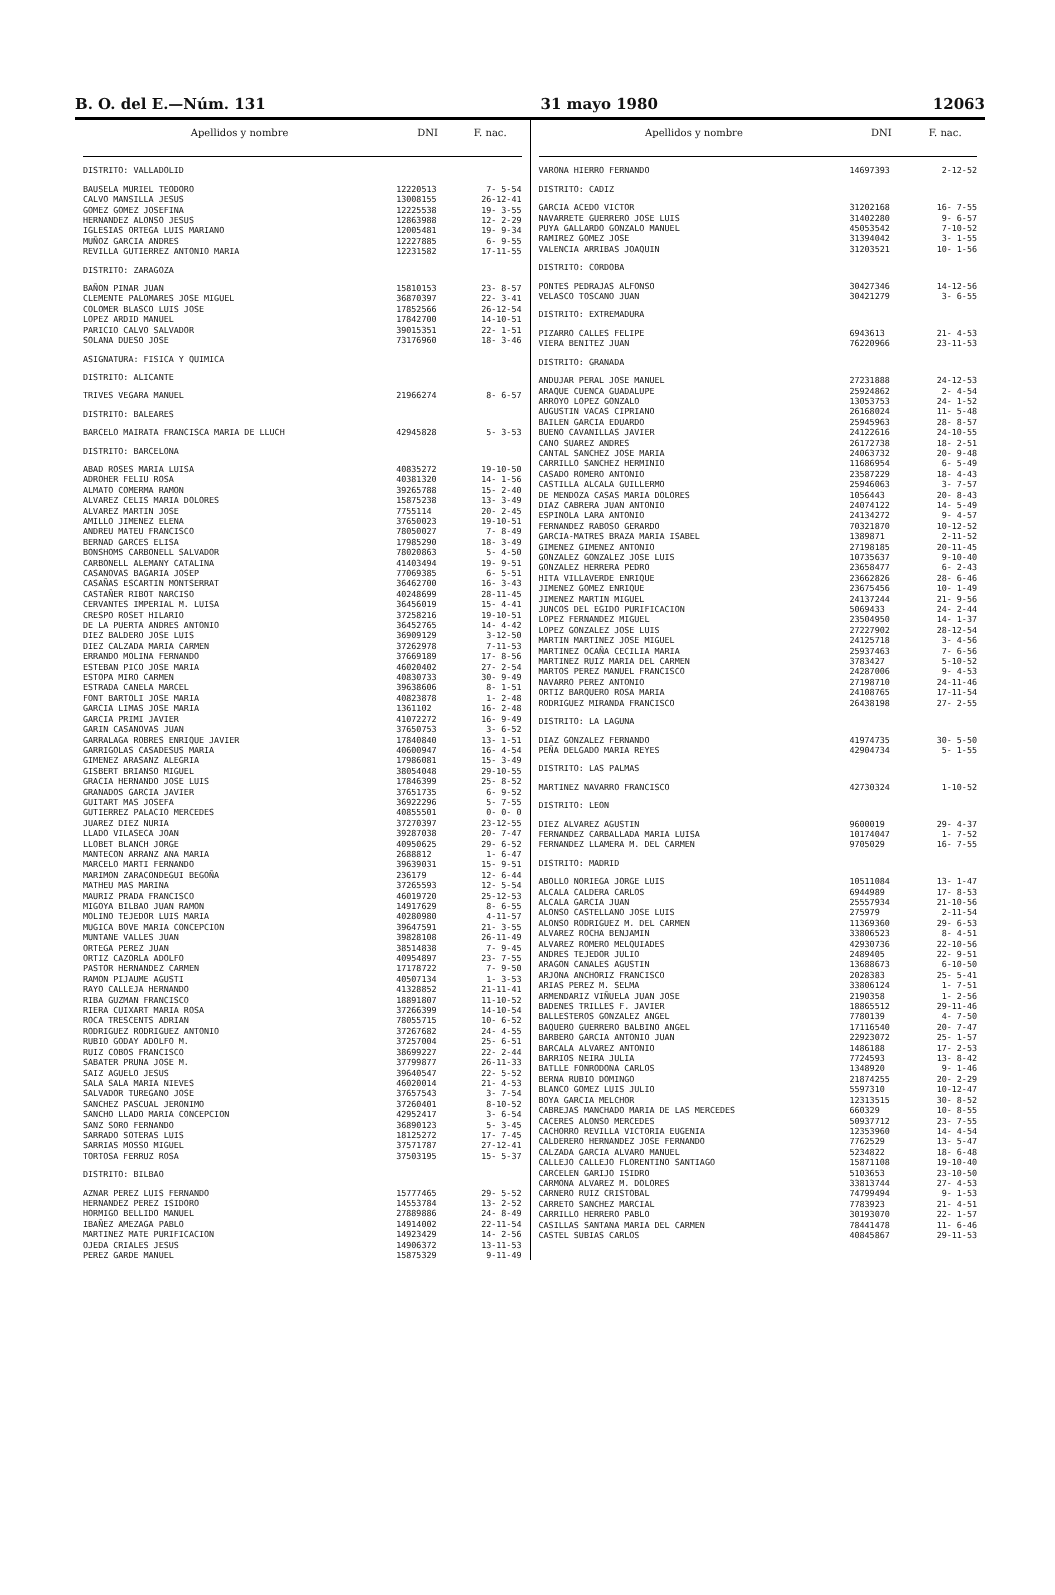B. O. del E.—Núm. 131 31 mayo 1980 12063
| Apellidos y nombre | DNI | F. nac. |
| --- | --- | --- |
| DISTRITO: VALLADOLID | | |
| BAUSELA MURIEL TEODORO | 12220513 | 7- 5-54 |
| CALVO MANSILLA JESUS | 13008155 | 26-12-41 |
| GOMEZ GOMEZ JOSEFINA | 12225538 | 19- 3-55 |
| HERNANDEZ ALONSO JESUS | 12863988 | 12- 2-29 |
| IGLESIAS ORTEGA LUIS MARIANO | 12005481 | 19- 9-34 |
| MUÑOZ GARCIA ANDRES | 12227885 | 6- 9-55 |
| REVILLA GUTIERREZ ANTONIO MARIA | 12231582 | 17-11-55 |
| DISTRITO: ZARAGOZA | | |
| BAÑON PINAR JUAN | 15810153 | 23- 8-57 |
| CLEMENTE PALOMARES JOSE MIGUEL | 36870397 | 22- 3-41 |
| COLOMER BLASCO LUIS JOSE | 17852566 | 26-12-54 |
| LOPEZ ARDID MANUEL | 17842700 | 14-10-51 |
| PARICIO CALVO SALVADOR | 39015351 | 22- 1-51 |
| SOLANA DUESO JOSE | 73176960 | 18- 3-46 |
| ASIGNATURA: FISICA Y QUIMICA | | |
| DISTRITO: ALICANTE | | |
| TRIVES VEGARA MANUEL | 21966274 | 8- 6-57 |
| DISTRITO: BALEARES | | |
| BARCELO MAIRATA FRANCISCA MARIA DE LLUCH | 42945828 | 5- 3-53 |
| DISTRITO: BARCELONA | | |
| ABAD ROSES MARIA LUISA | 40835272 | 19-10-50 |
| ADROHER FELIU ROSA | 40381320 | 14- 1-56 |
| ALMATO COMERMA RAMON | 39265788 | 15- 2-40 |
| ALVAREZ CELIS MARIA DOLORES | 15875238 | 13- 3-49 |
| ALVAREZ MARTIN JOSE | 7755114 | 20- 2-45 |
| AMILLO JIMENEZ ELENA | 37650023 | 19-10-51 |
| ANDREU MATEU FRANCISCO | 78050027 | 7- 8-49 |
| BERNAD GARCES ELISA | 17985290 | 18- 3-49 |
| BONSHOMS CARBONELL SALVADOR | 78020863 | 5- 4-50 |
| CARBONELL ALEMANY CATALINA | 41403494 | 19- 9-51 |
| CASANOVAS BAGARIA JOSEP | 77069385 | 6- 5-51 |
| CASAÑAS ESCARTIN MONTSERRAT | 36462700 | 16- 3-43 |
| CASTAÑER RIBOT NARCISO | 40248699 | 28-11-45 |
| CERVANTES IMPERIAL M. LUISA | 36456019 | 15- 4-41 |
| CRESPO ROSET HILARIO | 37258216 | 19-10-51 |
| DE LA PUERTA ANDRES ANTONIO | 36452765 | 14- 4-42 |
| DIEZ BALDERO JOSE LUIS | 36909129 | 3-12-50 |
| DIEZ CALZADA MARIA CARMEN | 37262978 | 7-11-53 |
| ERRANDO MOLINA FERNANDO | 37669189 | 17- 8-56 |
| ESTEBAN PICO JOSE MARIA | 46020402 | 27- 2-54 |
| ESTOPA MIRO CARMEN | 40830733 | 30- 9-49 |
| ESTRADA CANELA MARCEL | 39638606 | 8- 1-51 |
| FONT BARTOLI JOSE MARIA | 40823878 | 1- 2-48 |
| GARCIA LIMAS JOSE MARIA | 1361102 | 16- 2-48 |
| GARCIA PRIMI JAVIER | 41072272 | 16- 9-49 |
| GARIN CASANOVAS JUAN | 37650753 | 3- 6-52 |
| GARRALAGA ROBRES ENRIQUE JAVIER | 17840840 | 13- 1-51 |
| GARRIGOLAS CASADESUS MARIA | 40600947 | 16- 4-54 |
| GIMENEZ ARASANZ ALEGRIA | 17986081 | 15- 3-49 |
| GISBERT BRIANSO MIGUEL | 38054048 | 29-10-55 |
| GRACIA HERNANDO JOSE LUIS | 17846399 | 25- 8-52 |
| GRANADOS GARCIA JAVIER | 37651735 | 6- 9-52 |
| GUITART MAS JOSEFA | 36922296 | 5- 7-55 |
| GUTIERREZ PALACIO MERCEDES | 40855501 | 0- 0- 0 |
| JUAREZ DIEZ NURIA | 37270397 | 23-12-55 |
| LLADO VILASECA JOAN | 39287038 | 20- 7-47 |
| LLOBET BLANCH JORGE | 40950625 | 29- 6-52 |
| MANTECON ARRANZ ANA MARIA | 2688812 | 1- 6-47 |
| MARCELO MARTI FERNANDO | 39639031 | 15- 9-51 |
| MARIMON ZARACONDEGUI BEGOÑA | 236179 | 12- 6-44 |
| MATHEU MAS MARINA | 37265593 | 12- 5-54 |
| MAURIZ PRADA FRANCISCO | 46019720 | 25-12-53 |
| MIGOYA BILBAO JUAN RAMON | 14917629 | 8- 6-55 |
| MOLINO TEJEDOR LUIS MARIA | 40280980 | 4-11-57 |
| MUGICA BOVE MARIA CONCEPCION | 39647591 | 21- 3-55 |
| MUNTANE VALLES JUAN | 39828108 | 26-11-49 |
| ORTEGA PEREZ JUAN | 38514838 | 7- 9-45 |
| ORTIZ CAZORLA ADOLFO | 40954897 | 23- 7-55 |
| PASTOR HERNANDEZ CARMEN | 17178722 | 7- 9-50 |
| RAMON PIJAUME AGUSTI | 40507134 | 1- 3-53 |
| RAYO CALLEJA HERNANDO | 41328852 | 21-11-41 |
| RIBA GUZMAN FRANCISCO | 18891807 | 11-10-52 |
| RIERA CUIXART MARIA ROSA | 37266399 | 14-10-54 |
| ROCA TRESCENTS ADRIAN | 78055715 | 10- 6-52 |
| RODRIGUEZ RODRIGUEZ ANTONIO | 37267682 | 24- 4-55 |
| RUBIO GODAY ADOLFO M. | 37257004 | 25- 6-51 |
| RUIZ COBOS FRANCISCO | 38699227 | 22- 2-44 |
| SABATER PRUNA JOSE M. | 37799877 | 26-11-33 |
| SAIZ AGUELO JESUS | 39640547 | 22- 5-52 |
| SALA SALA MARIA NIEVES | 46020014 | 21- 4-53 |
| SALVADOR TUREGANO JOSE | 37657543 | 3- 7-54 |
| SANCHEZ PASCUAL JERONIMO | 37260401 | 8-10-52 |
| SANCHO LLADO MARIA CONCEPCION | 42952417 | 3- 6-54 |
| SANZ SORO FERNANDO | 36890123 | 5- 3-45 |
| SARRADO SOTERAS LUIS | 18125272 | 17- 7-45 |
| SARRIAS MOSSO MIGUEL | 37571787 | 27-12-41 |
| TORTOSA FERRUZ ROSA | 37503195 | 15- 5-37 |
| DISTRITO: BILBAO | | |
| AZNAR PEREZ LUIS FERNANDO | 15777465 | 29- 5-52 |
| HERNANDEZ PEREZ ISIDORO | 14553784 | 13- 2-52 |
| HORMIGO BELLIDO MANUEL | 27889886 | 24- 8-49 |
| IBAÑEZ AMEZAGA PABLO | 14914002 | 22-11-54 |
| MARTINEZ MATE PURIFICACION | 14923429 | 14- 2-56 |
| OJEDA CRIALES JESUS | 14906372 | 13-11-53 |
| PEREZ GARDE MANUEL | 15875329 | 9-11-49 |
| Apellidos y nombre | DNI | F. nac. |
| --- | --- | --- |
| VARONA HIERRO FERNANDO | 14697393 | 2-12-52 |
| DISTRITO: CADIZ | | |
| GARCIA ACEDO VICTOR | 31202168 | 16- 7-55 |
| NAVARRETE GUERRERO JOSE LUIS | 31402280 | 9- 6-57 |
| PUYA GALLARDO GONZALO MANUEL | 45053542 | 7-10-52 |
| RAMIREZ GOMEZ JOSE | 31394042 | 3- 1-55 |
| VALENCIA ARRIBAS JOAQUIN | 31203521 | 10- 1-56 |
| DISTRITO: CORDOBA | | |
| PONTES PEDRAJAS ALFONSO | 30427346 | 14-12-56 |
| VELASCO TOSCANO JUAN | 30421279 | 3- 6-55 |
| DISTRITO: EXTREMADURA | | |
| PIZARRO CALLES FELIPE | 6943613 | 21- 4-53 |
| VIERA BENITEZ JUAN | 76220966 | 23-11-53 |
| DISTRITO: GRANADA | | |
| ANDUJAR PERAL JOSE MANUEL | 27231888 | 24-12-53 |
| ARAQUE CUENCA GUADALUPE | 25924862 | 2- 4-54 |
| ARROYO LOPEZ GONZALO | 13053753 | 24- 1-52 |
| AUGUSTIN VACAS CIPRIANO | 26168024 | 11- 5-48 |
| BAILEN GARCIA EDUARDO | 25945963 | 28- 8-57 |
| BUENO CAVANILLAS JAVIER | 24122616 | 24-10-55 |
| CANO SUAREZ ANDRES | 26172738 | 18- 2-51 |
| CANTAL SANCHEZ JOSE MARIA | 24063732 | 20- 9-48 |
| CARRILLO SANCHEZ HERMINIO | 11686954 | 6- 5-49 |
| CASADO ROMERO ANTONIO | 23587229 | 18- 4-43 |
| CASTILLA ALCALA GUILLERMO | 25946063 | 3- 7-57 |
| DE MENDOZA CASAS MARIA DOLORES | 1056443 | 20- 8-43 |
| DIAZ CABRERA JUAN ANTONIO | 24074122 | 14- 5-49 |
| ESPINOLA LARA ANTONIO | 24134272 | 9- 4-57 |
| FERNANDEZ RABOSO GERARDO | 70321870 | 10-12-52 |
| GARCIA-MATRES BRAZA MARIA ISABEL | 1389871 | 2-11-52 |
| GIMENEZ GIMENEZ ANTONIO | 27198185 | 20-11-45 |
| GONZALEZ GONZALEZ JOSE LUIS | 10735637 | 9-10-40 |
| GONZALEZ HERRERA PEDRO | 23658477 | 6- 2-43 |
| HITA VILLAVERDE ENRIQUE | 23662826 | 28- 6-46 |
| JIMENEZ GOMEZ ENRIQUE | 23675456 | 10- 1-49 |
| JIMENEZ MARTIN MIGUEL | 24137244 | 21- 9-56 |
| JUNCOS DEL EGIDO PURIFICACION | 5069433 | 24- 2-44 |
| LOPEZ FERNANDEZ MIGUEL | 23504950 | 14- 1-37 |
| LOPEZ GONZALEZ JOSE LUIS | 27227902 | 28-12-54 |
| MARTIN MARTINEZ JOSE MIGUEL | 24125718 | 3- 4-56 |
| MARTINEZ OCAÑA CECILIA MARIA | 25937463 | 7- 6-56 |
| MARTINEZ RUIZ MARIA DEL CARMEN | 3783427 | 5-10-52 |
| MARTOS PEREZ MANUEL FRANCISCO | 24287006 | 9- 4-53 |
| NAVARRO PEREZ ANTONIO | 27198710 | 24-11-46 |
| ORTIZ BARQUERO ROSA MARIA | 24108765 | 17-11-54 |
| RODRIGUEZ MIRANDA FRANCISCO | 26438198 | 27- 2-55 |
| DISTRITO: LA LAGUNA | | |
| DIAZ GONZALEZ FERNANDO | 41974735 | 30- 5-50 |
| PEÑA DELGADO MARIA REYES | 42904734 | 5- 1-55 |
| DISTRITO: LAS PALMAS | | |
| MARTINEZ NAVARRO FRANCISCO | 42730324 | 1-10-52 |
| DISTRITO: LEON | | |
| DIEZ ALVAREZ AGUSTIN | 9600019 | 29- 4-37 |
| FERNANDEZ CARBALLADA MARIA LUISA | 10174047 | 1- 7-52 |
| FERNANDEZ LLAMERA M. DEL CARMEN | 9705029 | 16- 7-55 |
| DISTRITO: MADRID | | |
| ABOLLO NORIEGA JORGE LUIS | 10511084 | 13- 1-47 |
| ALCALA CALDERA CARLOS | 6944989 | 17- 8-53 |
| ALCALA GARCIA JUAN | 25557934 | 21-10-56 |
| ALONSO CASTELLANO JOSE LUIS | 275979 | 2-11-54 |
| ALONSO RODRIGUEZ M. DEL CARMEN | 11369360 | 29- 6-53 |
| ALVAREZ ROCHA BENJAMIN | 33806523 | 8- 4-51 |
| ALVAREZ ROMERO MELQUIADES | 42930736 | 22-10-56 |
| ANDRES TEJEDOR JULIO | 2489405 | 22- 9-51 |
| ARAGON CANALES AGUSTIN | 13688673 | 6-10-50 |
| ARJONA ANCHORIZ FRANCISCO | 2028383 | 25- 5-41 |
| ARIAS PEREZ M. SELMA | 33806124 | 1- 7-51 |
| ARMENDARIZ VIÑUELA JUAN JOSE | 2190358 | 1- 2-56 |
| BADENES TRILLES F. JAVIER | 18865512 | 29-11-46 |
| BALLESTEROS GONZALEZ ANGEL | 7780139 | 4- 7-50 |
| BAQUERO GUERRERO BALBINO ANGEL | 17116540 | 20- 7-47 |
| BARBERO GARCIA ANTONIO JUAN | 22923072 | 25- 1-57 |
| BARCALA ALVAREZ ANTONIO | 1486188 | 17- 2-53 |
| BARRIOS NEIRA JULIA | 7724593 | 13- 8-42 |
| BATLLE FONRODONA CARLOS | 1348920 | 9- 1-46 |
| BERNA RUBIO DOMINGO | 21874255 | 20- 2-29 |
| BLANCO GOMEZ LUIS JULIO | 5597310 | 10-12-47 |
| BOYA GARCIA MELCHOR | 12313515 | 30- 8-52 |
| CABREJAS MANCHADO MARIA DE LAS MERCEDES | 660329 | 10- 8-55 |
| CACERES ALONSO MERCEDES | 50937712 | 23- 7-55 |
| CACHORRO REVILLA VICTORIA EUGENIA | 12353960 | 14- 4-54 |
| CALDERERO HERNANDEZ JOSE FERNANDO | 7762529 | 13- 5-47 |
| CALZADA GARCIA ALVARO MANUEL | 5234822 | 18- 6-48 |
| CALLEJO CALLEJO FLORENTINO SANTIAGO | 15871108 | 19-10-40 |
| CARCELEN GARIJO ISIDRO | 5103653 | 23-10-50 |
| CARMONA ALVAREZ M. DOLORES | 33813744 | 27- 4-53 |
| CARNERO RUIZ CRISTOBAL | 74799494 | 9- 1-53 |
| CARRETO SANCHEZ MARCIAL | 7783923 | 21- 4-51 |
| CARRILLO HERRERO PABLO | 30193070 | 22- 1-57 |
| CASILLAS SANTANA MARIA DEL CARMEN | 78441478 | 11- 6-46 |
| CASTEL SUBIAS CARLOS | 40845867 | 29-11-53 |